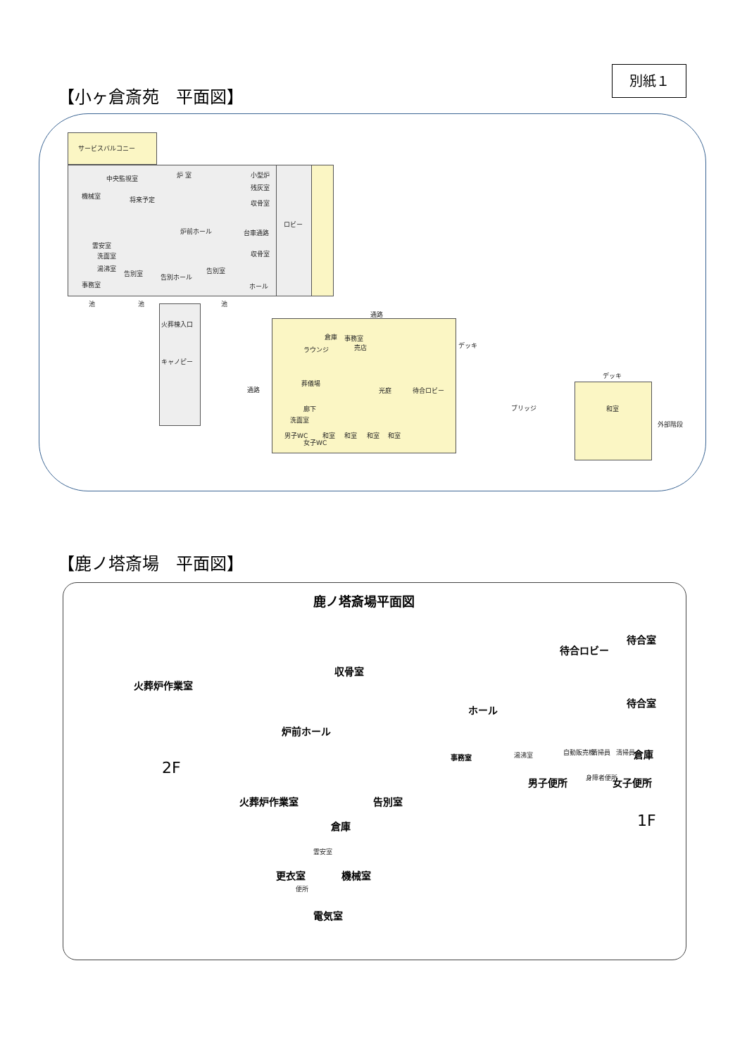別紙１
【小ヶ倉斎苑　平面図】
サービスバルコニー
機械室
中央監視室 炉 室
将来予定
炉前ホール
霊安室
洗面室
湯沸室
事務室
告別室 告別ホール
告別室
小型炉
残灰室
収骨室
台車通路
収骨室
ホール
ロビー
池 池 池
火葬棟入口
キャノピー
通路
通路
倉庫 事務室
売店
ラウンジ
葬儀場
光庭 待合ロビー
デッキ
廊下
洗面室
男子WC
女子WC
和室 和室 和室 和室
ブリッジ
デッキ
和室
外部階段
【鹿ノ塔斎場　平面図】
鹿ノ塔斎場平面図
火葬炉作業室
2F
収骨室
炉前ホール
ホール
待合ロビー
待合室
待合室
事務室 湯沸室 自動販売機 清掃員 清掃員 倉庫
男子便所 身障者便所 女子便所
火葬炉作業室 告別室
倉庫
霊安室
機械室
更衣室
便所
電気室
1F